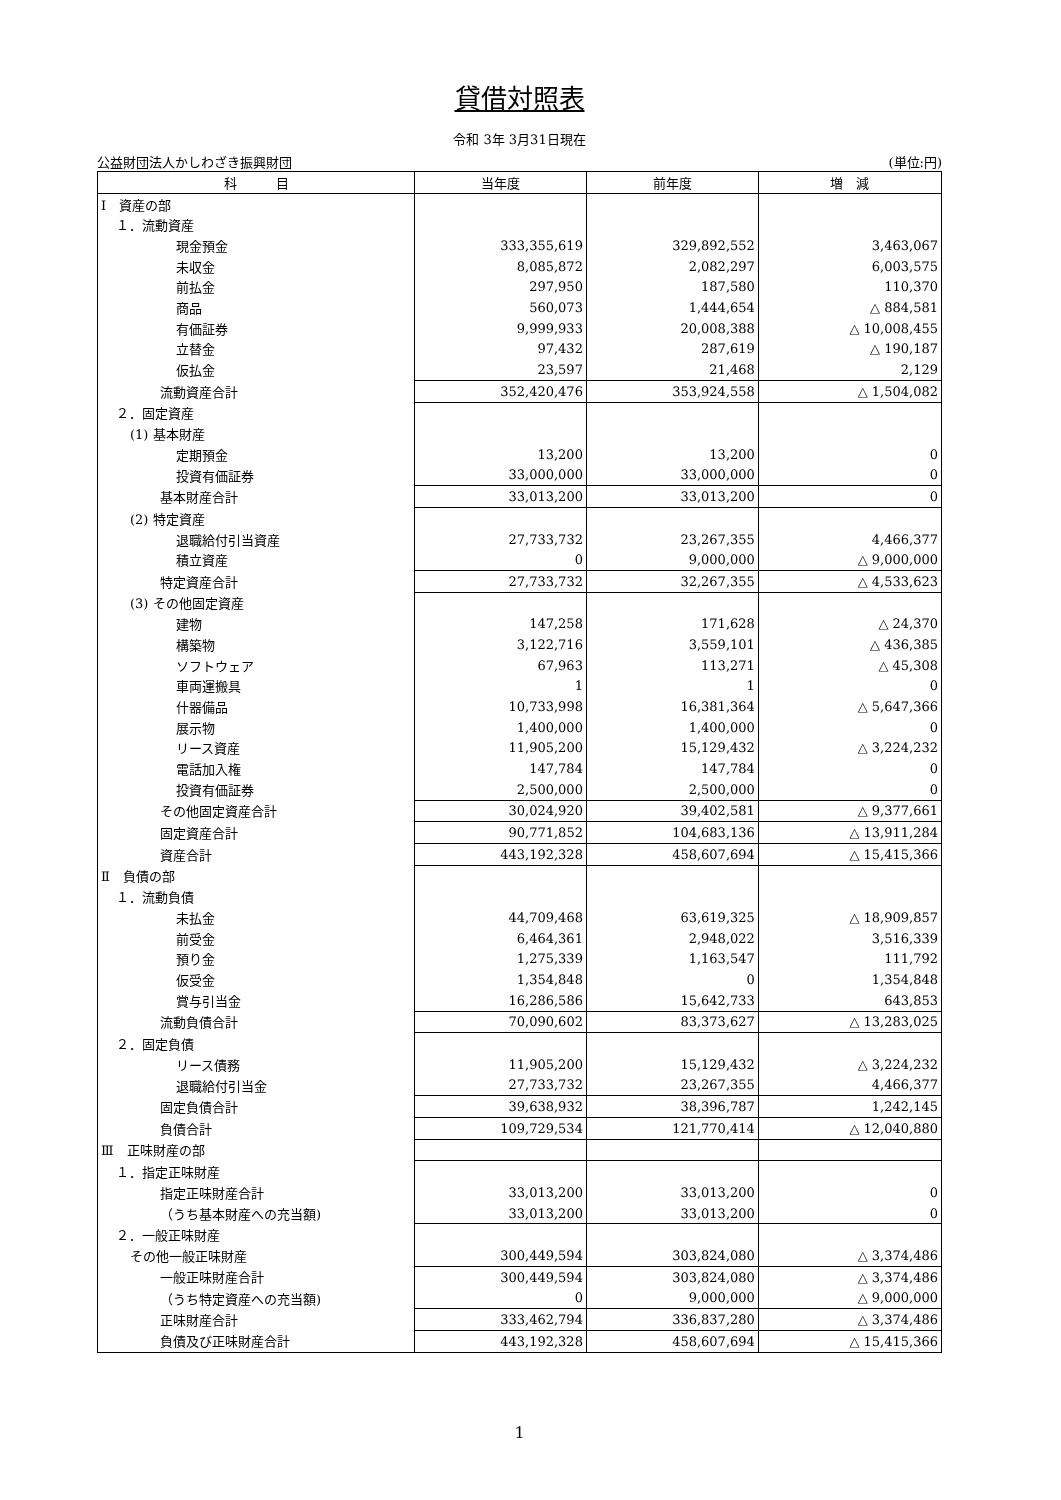貸借対照表
令和 3年 3月31日現在
公益財団法人かしわざき振興財団 (単位:円)
| 科 目 | 当年度 | 前年度 | 増 減 |
| --- | --- | --- | --- |
| Ⅰ 資産の部 | | | |
| １．流動資産 | | | |
| 現金預金 | 333,355,619 | 329,892,552 | 3,463,067 |
| 未収金 | 8,085,872 | 2,082,297 | 6,003,575 |
| 前払金 | 297,950 | 187,580 | 110,370 |
| 商品 | 560,073 | 1,444,654 | △ 884,581 |
| 有価証券 | 9,999,933 | 20,008,388 | △ 10,008,455 |
| 立替金 | 97,432 | 287,619 | △ 190,187 |
| 仮払金 | 23,597 | 21,468 | 2,129 |
| 流動資産合計 | 352,420,476 | 353,924,558 | △ 1,504,082 |
| ２．固定資産 | | | |
| (1) 基本財産 | | | |
| 定期預金 | 13,200 | 13,200 | 0 |
| 投資有価証券 | 33,000,000 | 33,000,000 | 0 |
| 基本財産合計 | 33,013,200 | 33,013,200 | 0 |
| (2) 特定資産 | | | |
| 退職給付引当資産 | 27,733,732 | 23,267,355 | 4,466,377 |
| 積立資産 | 0 | 9,000,000 | △ 9,000,000 |
| 特定資産合計 | 27,733,732 | 32,267,355 | △ 4,533,623 |
| (3) その他固定資産 | | | |
| 建物 | 147,258 | 171,628 | △ 24,370 |
| 構築物 | 3,122,716 | 3,559,101 | △ 436,385 |
| ソフトウェア | 67,963 | 113,271 | △ 45,308 |
| 車両運搬具 | 1 | 1 | 0 |
| 什器備品 | 10,733,998 | 16,381,364 | △ 5,647,366 |
| 展示物 | 1,400,000 | 1,400,000 | 0 |
| リース資産 | 11,905,200 | 15,129,432 | △ 3,224,232 |
| 電話加入権 | 147,784 | 147,784 | 0 |
| 投資有価証券 | 2,500,000 | 2,500,000 | 0 |
| その他固定資産合計 | 30,024,920 | 39,402,581 | △ 9,377,661 |
| 固定資産合計 | 90,771,852 | 104,683,136 | △ 13,911,284 |
| 資産合計 | 443,192,328 | 458,607,694 | △ 15,415,366 |
| Ⅱ 負債の部 | | | |
| １．流動負債 | | | |
| 未払金 | 44,709,468 | 63,619,325 | △ 18,909,857 |
| 前受金 | 6,464,361 | 2,948,022 | 3,516,339 |
| 預り金 | 1,275,339 | 1,163,547 | 111,792 |
| 仮受金 | 1,354,848 | 0 | 1,354,848 |
| 賞与引当金 | 16,286,586 | 15,642,733 | 643,853 |
| 流動負債合計 | 70,090,602 | 83,373,627 | △ 13,283,025 |
| ２．固定負債 | | | |
| リース債務 | 11,905,200 | 15,129,432 | △ 3,224,232 |
| 退職給付引当金 | 27,733,732 | 23,267,355 | 4,466,377 |
| 固定負債合計 | 39,638,932 | 38,396,787 | 1,242,145 |
| 負債合計 | 109,729,534 | 121,770,414 | △ 12,040,880 |
| Ⅲ 正味財産の部 | | | |
| １．指定正味財産 | | | |
| 指定正味財産合計 | 33,013,200 | 33,013,200 | 0 |
| （うち基本財産への充当額) | 33,013,200 | 33,013,200 | 0 |
| ２．一般正味財産 | | | |
| その他一般正味財産 | 300,449,594 | 303,824,080 | △ 3,374,486 |
| 一般正味財産合計 | 300,449,594 | 303,824,080 | △ 3,374,486 |
| （うち特定資産への充当額) | 0 | 9,000,000 | △ 9,000,000 |
| 正味財産合計 | 333,462,794 | 336,837,280 | △ 3,374,486 |
| 負債及び正味財産合計 | 443,192,328 | 458,607,694 | △ 15,415,366 |
1